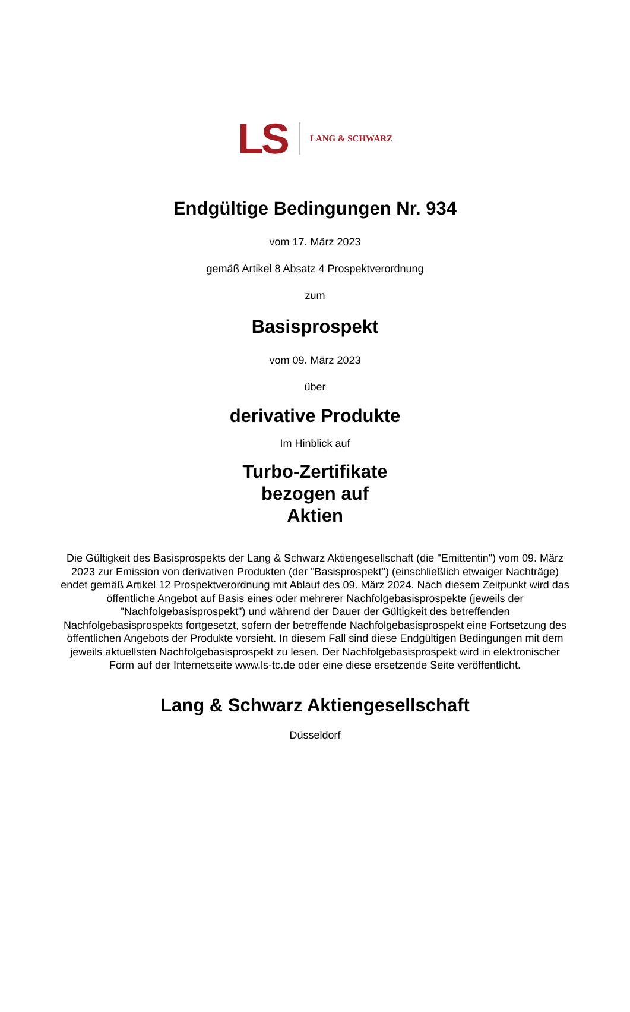LS LANG & SCHWARZ
Endgültige Bedingungen Nr. 934
vom 17. März 2023
gemäß Artikel 8 Absatz 4 Prospektverordnung
zum
Basisprospekt
vom 09. März 2023
über
derivative Produkte
Im Hinblick auf
Turbo-Zertifikate
bezogen auf
Aktien
Die Gültigkeit des Basisprospekts der Lang & Schwarz Aktiengesellschaft (die "Emittentin") vom 09. März 2023 zur Emission von derivativen Produkten (der "Basisprospekt") (einschließlich etwaiger Nachträge) endet gemäß Artikel 12 Prospektverordnung mit Ablauf des 09. März 2024. Nach diesem Zeitpunkt wird das öffentliche Angebot auf Basis eines oder mehrerer Nachfolgebasisprospekte (jeweils der "Nachfolgebasisprospekt") und während der Dauer der Gültigkeit des betreffenden Nachfolgebasisprospekts fortgesetzt, sofern der betreffende Nachfolgebasisprospekt eine Fortsetzung des öffentlichen Angebots der Produkte vorsieht. In diesem Fall sind diese Endgültigen Bedingungen mit dem jeweils aktuellsten Nachfolgebasisprospekt zu lesen. Der Nachfolgebasisprospekt wird in elektronischer Form auf der Internetseite www.ls-tc.de oder eine diese ersetzende Seite veröffentlicht.
Lang & Schwarz Aktiengesellschaft
Düsseldorf